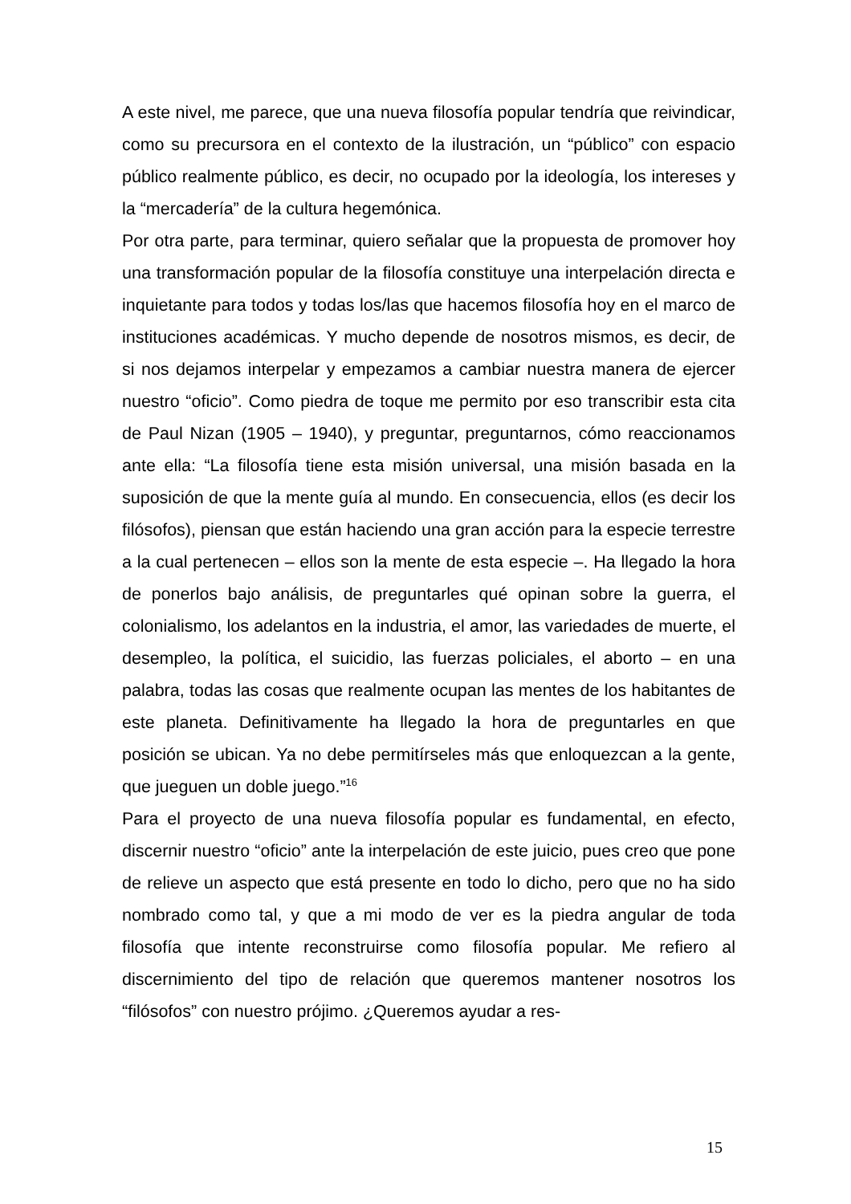A este nivel, me parece, que una nueva filosofía popular tendría que reivindicar, como su precursora en el contexto de la ilustración, un “público” con espacio público realmente público, es decir, no ocupado por la ideología, los intereses y la “mercadería” de la cultura hegemónica.
Por otra parte, para terminar, quiero señalar que la propuesta de promover hoy una transformación popular de la filosofía constituye una interpelación directa e inquietante para todos y todas los/las que hacemos filosofía hoy en el marco de instituciones académicas. Y mucho depende de nosotros mismos, es decir, de si nos dejamos interpelar y empezamos a cambiar nuestra manera de ejercer nuestro “oficio”. Como piedra de toque me permito por eso transcribir esta cita de Paul Nizan (1905 – 1940), y preguntar, preguntarnos, cómo reaccionamos ante ella: “La filosofía tiene esta misión universal, una misión basada en la suposición de que la mente guía al mundo. En consecuencia, ellos (es decir los filósofos), piensan que están haciendo una gran acción para la especie terrestre a la cual pertenecen – ellos son la mente de esta especie –. Ha llegado la hora de ponerlos bajo análisis, de preguntarles qué opinan sobre la guerra, el colonialismo, los adelantos en la industria, el amor, las variedades de muerte, el desempleo, la política, el suicidio, las fuerzas policiales, el aborto – en una palabra, todas las cosas que realmente ocupan las mentes de los habitantes de este planeta. Definitivamente ha llegado la hora de preguntarles en que posición se ubican. Ya no debe permitírseles más que enloquezcan a la gente, que jueguen un doble juego.”<sup>16</sup>
Para el proyecto de una nueva filosofía popular es fundamental, en efecto, discernir nuestro “oficio” ante la interpelación de este juicio, pues creo que pone de relieve un aspecto que está presente en todo lo dicho, pero que no ha sido nombrado como tal, y que a mi modo de ver es la piedra angular de toda filosofía que intente reconstruirse como filosofía popular. Me refiero al discernimiento del tipo de relación que queremos mantener nosotros los “filósofos” con nuestro prójimo. ¿Queremos ayudar a res-
15